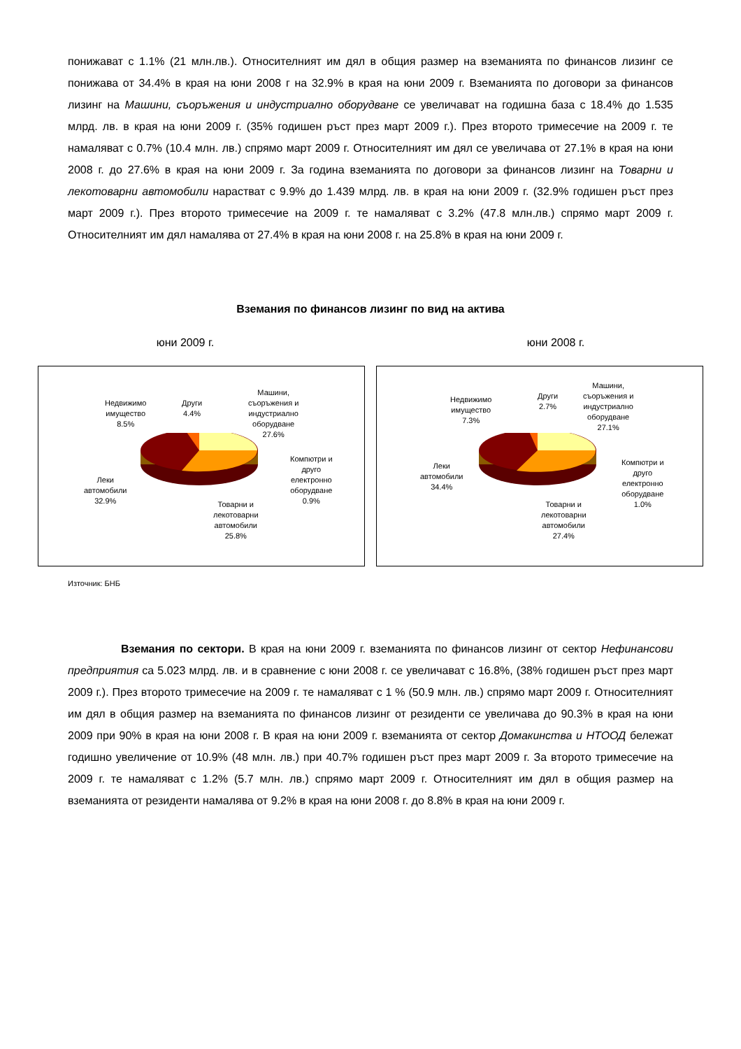понижават с 1.1% (21 млн.лв.). Относителният им дял в общия размер на вземанията по финансов лизинг се понижава от 34.4% в края на юни 2008 г на 32.9% в края на юни 2009 г. Вземанията по договори за финансов лизинг на Машини, съоръжения и индустриално оборудване се увеличават на годишна база с 18.4% до 1.535 млрд. лв. в края на юни 2009 г. (35% годишен ръст през март 2009 г.). През второто тримесечие на 2009 г. те намаляват с 0.7% (10.4 млн. лв.) спрямо март 2009 г. Относителният им дял се увеличава от 27.1% в края на юни 2008 г. до 27.6% в края на юни 2009 г. За година вземанията по договори за финансов лизинг на Товарни и лекотоварни автомобили нарастват с 9.9% до 1.439 млрд. лв. в края на юни 2009 г. (32.9% годишен ръст през март 2009 г.). През второто тримесечие на 2009 г. те намаляват с 3.2% (47.8 млн.лв.) спрямо март 2009 г. Относителният им дял намалява от 27.4% в края на юни 2008 г. на 25.8% в края на юни 2009 г.
Вземания по финансов лизинг по вид на актива
юни 2009 г. юни 2008 г.
Недвижимо
имущество
8.5%
Други
4.4%
Машини,
съоръжения и
индустриално
оборудване
27.6%
Компютри и
друго
електронно
оборудване
0.9%
Леки
автомобили
32.9%
Товарни и
лекотоварни
автомобили
25.8%
Недвижимо
имущество
7.3%
Други
2.7%
Машини,
съоръжения и
индустриално
оборудване
27.1%
Компютри и
друго
електронно
оборудване
1.0%
Леки
автомобили
34.4%
Товарни и
лекотоварни
автомобили
27.4%
Източник: БНБ
Вземания по сектори. В края на юни 2009 г. вземанията по финансов лизинг от сектор Нефинансови предприятия са 5.023 млрд. лв. и в сравнение с юни 2008 г. се увеличават с 16.8%, (38% годишен ръст през март 2009 г.). През второто тримесечие на 2009 г. те намаляват с 1 % (50.9 млн. лв.) спрямо март 2009 г. Относителният им дял в общия размер на вземанията по финансов лизинг от резиденти се увеличава до 90.3% в края на юни 2009 при 90% в края на юни 2008 г. В края на юни 2009 г. вземанията от сектор Домакинства и НТООД бележат годишно увеличение от 10.9% (48 млн. лв.) при 40.7% годишен ръст през март 2009 г. За второто тримесечие на 2009 г. те намаляват с 1.2% (5.7 млн. лв.) спрямо март 2009 г. Относителният им дял в общия размер на вземанията от резиденти намалява от 9.2% в края на юни 2008 г. до 8.8% в края на юни 2009 г.